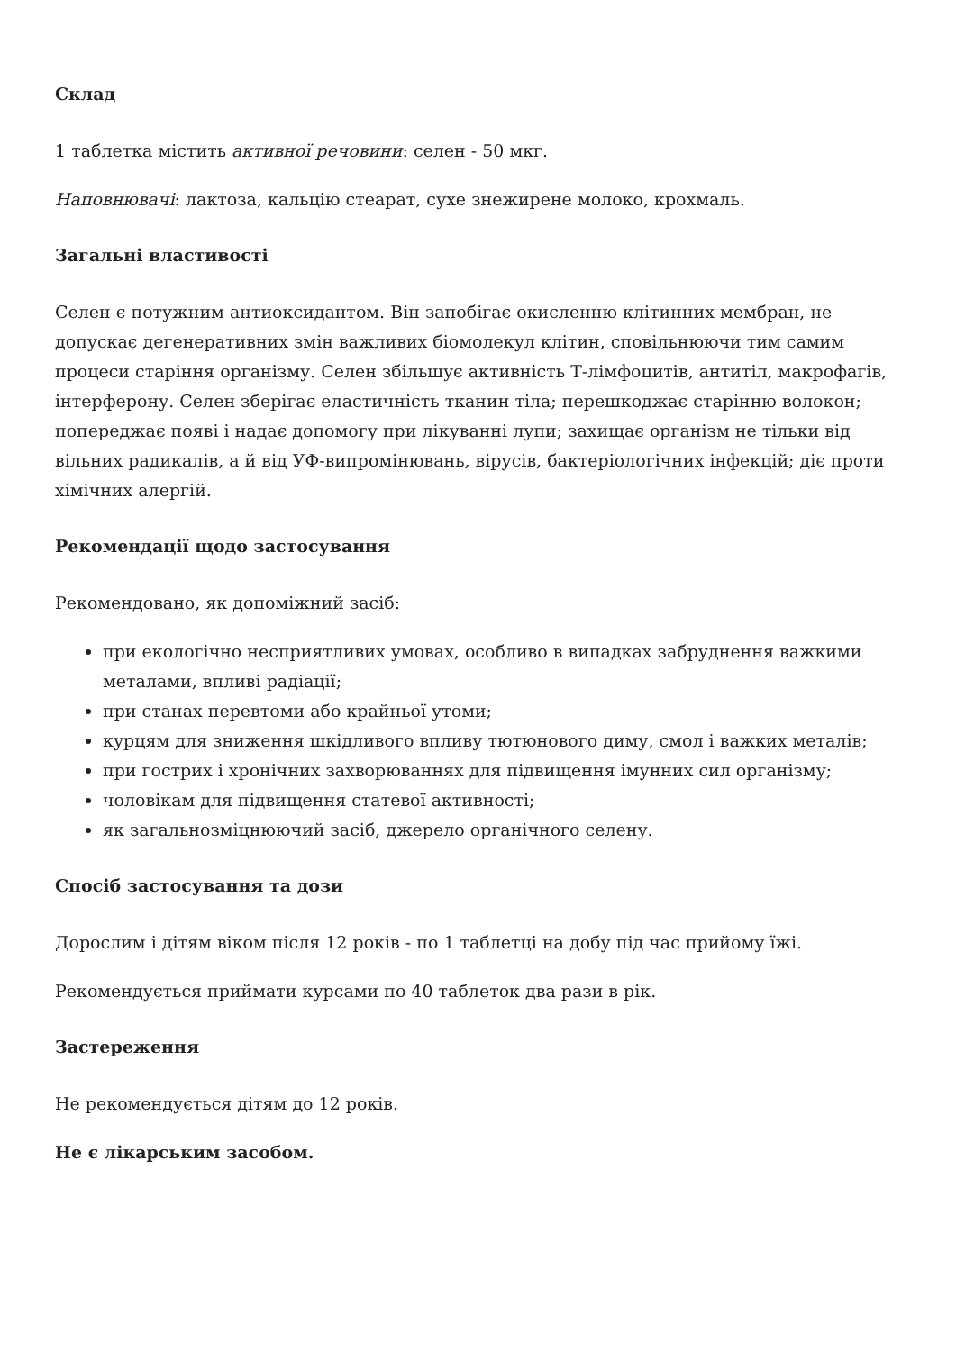Склад
1 таблетка містить активної речовини: селен - 50 мкг.
Наповнювачі: лактоза, кальцію стеарат, сухе знежирене молоко, крохмаль.
Загальні властивості
Селен є потужним антиоксидантом. Він запобігає окисленню клітинних мембран, не допускає дегенеративних змін важливих біомолекул клітин, сповільнюючи тим самим процеси старіння організму. Селен збільшує активність Т-лімфоцитів, антитіл, макрофагів, інтерферону. Селен зберігає еластичність тканин тіла; перешкоджає старінню волокон; попереджає появі і надає допомогу при лікуванні лупи; захищає організм не тільки від вільних радикалів, а й від УФ-випромінювань, вірусів, бактеріологічних інфекцій; діє проти хімічних алергій.
Рекомендації щодо застосування
Рекомендовано, як допоміжний засіб:
при екологічно несприятливих умовах, особливо в випадках забруднення важкими металами, впливі радіації;
при станах перевтоми або крайньої утоми;
курцям для зниження шкідливого впливу тютюнового диму, смол і важких металів;
при гострих і хронічних захворюваннях для підвищення імунних сил організму;
чоловікам для підвищення статевої активності;
як загальнозміцнюючий засіб, джерело органічного селену.
Спосіб застосування та дози
Дорослим і дітям віком після 12 років - по 1 таблетці на добу під час прийому їжі.
Рекомендується приймати курсами по 40 таблеток два рази в рік.
Застереження
Не рекомендується дітям до 12 років.
Не є лікарським засобом.